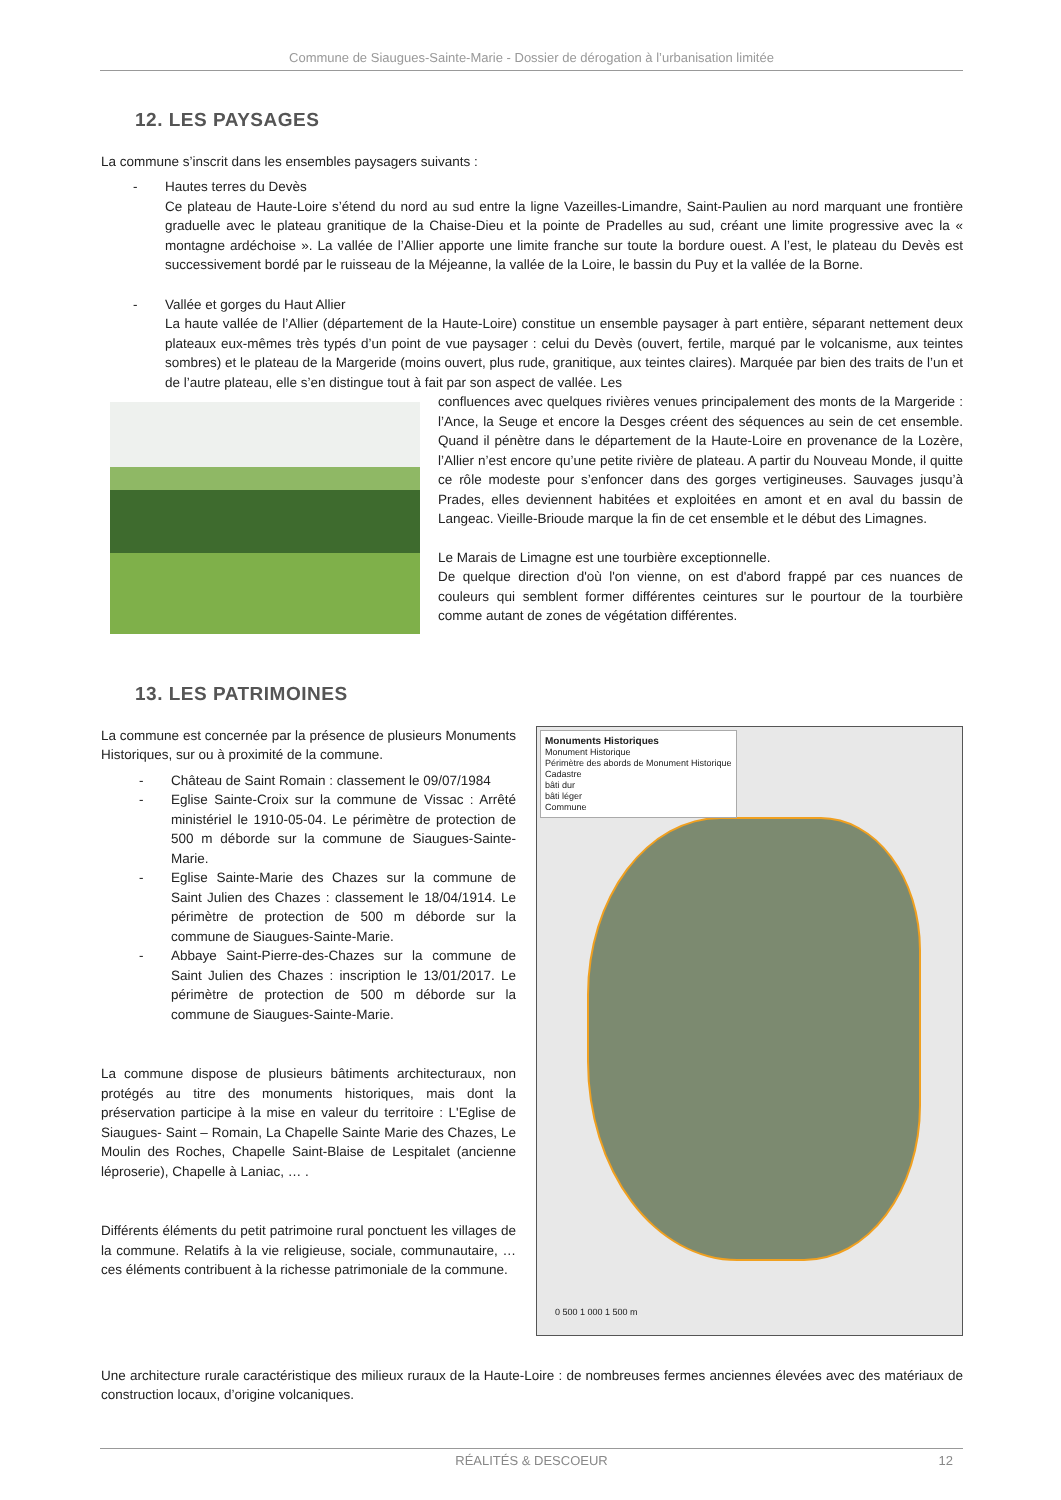Commune de Siaugues-Sainte-Marie - Dossier de dérogation à l’urbanisation limitée
12. LES PAYSAGES
La commune s’inscrit dans les ensembles paysagers suivants :
- Hautes terres du Devès
Ce plateau de Haute-Loire s’étend du nord au sud entre la ligne Vazeilles-Limandre, Saint-Paulien au nord marquant une frontière graduelle avec le plateau granitique de la Chaise-Dieu et la pointe de Pradelles au sud, créant une limite progressive avec la « montagne ardéchoise ». La vallée de l’Allier apporte une limite franche sur toute la bordure ouest. A l’est, le plateau du Devès est successivement bordé par le ruisseau de la Méjeanne, la vallée de la Loire, le bassin du Puy et la vallée de la Borne.
- Vallée et gorges du Haut Allier
La haute vallée de l’Allier (département de la Haute-Loire) constitue un ensemble paysager à part entière, séparant nettement deux plateaux eux-mêmes très typés d’un point de vue paysager : celui du Devès (ouvert, fertile, marqué par le volcanisme, aux teintes sombres) et le plateau de la Margeride (moins ouvert, plus rude, granitique, aux teintes claires). Marquée par bien des traits de l’un et de l’autre plateau, elle s’en distingue tout à fait par son aspect de vallée. Les
confluences avec quelques rivières venues principalement des monts de la Margeride : l’Ance, la Seuge et encore la Desges créent des séquences au sein de cet ensemble. Quand il pénètre dans le département de la Haute-Loire en provenance de la Lozère, l’Allier n’est encore qu’une petite rivière de plateau. A partir du Nouveau Monde, il quitte ce rôle modeste pour s’enfoncer dans des gorges vertigineuses. Sauvages jusqu’à Prades, elles deviennent habitées et exploitées en amont et en aval du bassin de Langeac. Vieille-Brioude marque la fin de cet ensemble et le début des Limagnes.
Le Marais de Limagne est une tourbière exceptionnelle.
De quelque direction d'où l'on vienne, on est d'abord frappé par ces nuances de couleurs qui semblent former différentes ceintures sur le pourtour de la tourbière comme autant de zones de végétation différentes.
13. LES PATRIMOINES
Monuments Historiques
Monument Historique
Périmètre des abords de Monument Historique
Cadastre
bâti dur
bâti léger
Commune
0 500 1 000 1 500 m
La commune est concernée par la présence de plusieurs Monuments Historiques, sur ou à proximité de la commune.
- Château de Saint Romain : classement le 09/07/1984
- Eglise Sainte-Croix sur la commune de Vissac : Arrêté ministériel le 1910-05-04. Le périmètre de protection de 500 m déborde sur la commune de Siaugues-Sainte-Marie.
- Eglise Sainte-Marie des Chazes sur la commune de Saint Julien des Chazes : classement le 18/04/1914. Le périmètre de protection de 500 m déborde sur la commune de Siaugues-Sainte-Marie.
- Abbaye Saint-Pierre-des-Chazes sur la commune de Saint Julien des Chazes : inscription le 13/01/2017. Le périmètre de protection de 500 m déborde sur la commune de Siaugues-Sainte-Marie.
La commune dispose de plusieurs bâtiments architecturaux, non protégés au titre des monuments historiques, mais dont la préservation participe à la mise en valeur du territoire : L'Eglise de Siaugues- Saint – Romain, La Chapelle Sainte Marie des Chazes, Le Moulin des Roches, Chapelle Saint-Blaise de Lespitalet (ancienne léproserie), Chapelle à Laniac, … .
Différents éléments du petit patrimoine rural ponctuent les villages de la commune. Relatifs à la vie religieuse, sociale, communautaire, … ces éléments contribuent à la richesse patrimoniale de la commune.
Une architecture rurale caractéristique des milieux ruraux de la Haute-Loire : de nombreuses fermes anciennes élevées avec des matériaux de construction locaux, d’origine volcaniques.
RÉALITÉS & DESCOEUR 12